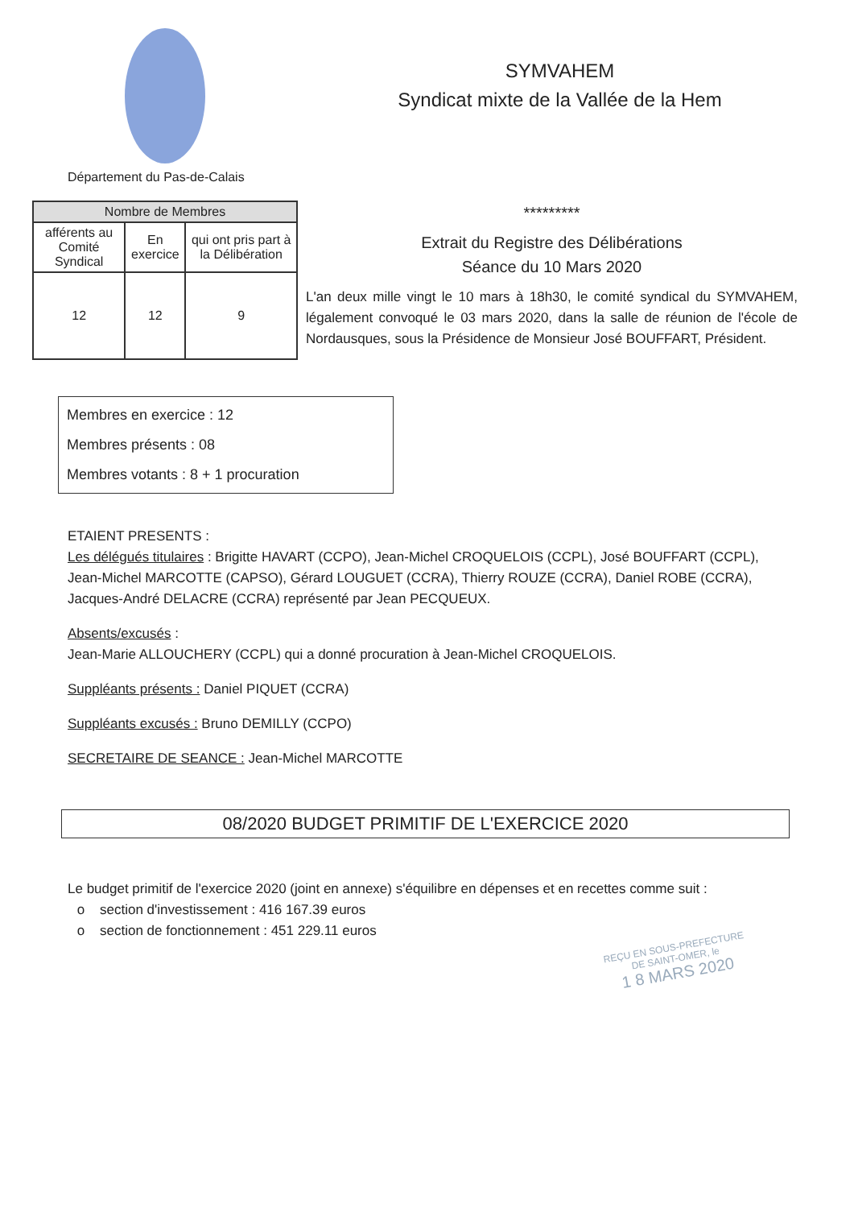Département du Pas-de-Calais
SYMVAHEM
Syndicat mixte de la Vallée de la Hem
| Nombre de Membres | | |
| --- | --- | --- |
| afférents au Comité Syndical | En exercice | qui ont pris part à la Délibération |
| 12 | 12 | 9 |
*********
Extrait du Registre des Délibérations
Séance du 10 Mars 2020
L'an deux mille vingt le 10 mars à 18h30, le comité syndical du SYMVAHEM, légalement convoqué le 03 mars 2020, dans la salle de réunion de l'école de Nordausques, sous la Présidence de Monsieur José BOUFFART, Président.
Membres en exercice : 12
Membres présents : 08
Membres votants : 8 + 1 procuration
ETAIENT PRESENTS :
Les délégués titulaires : Brigitte HAVART (CCPO), Jean-Michel CROQUELOIS (CCPL), José BOUFFART (CCPL), Jean-Michel MARCOTTE (CAPSO), Gérard LOUGUET (CCRA), Thierry ROUZE (CCRA), Daniel ROBE (CCRA), Jacques-André DELACRE (CCRA) représenté par Jean PECQUEUX.
Absents/excusés :
Jean-Marie ALLOUCHERY (CCPL) qui a donné procuration à Jean-Michel CROQUELOIS.
Suppléants présents : Daniel PIQUET (CCRA)
Suppléants excusés : Bruno DEMILLY (CCPO)
SECRETAIRE DE SEANCE : Jean-Michel MARCOTTE
08/2020 BUDGET PRIMITIF DE L'EXERCICE 2020
Le budget primitif de l'exercice 2020 (joint en annexe) s'équilibre en dépenses et en recettes comme suit :
section d'investissement : 416 167.39 euros
section de fonctionnement : 451 229.11 euros
REÇU EN SOUS-PREFECTURE
DE SAINT-OMER, le
1 8 MARS 2020